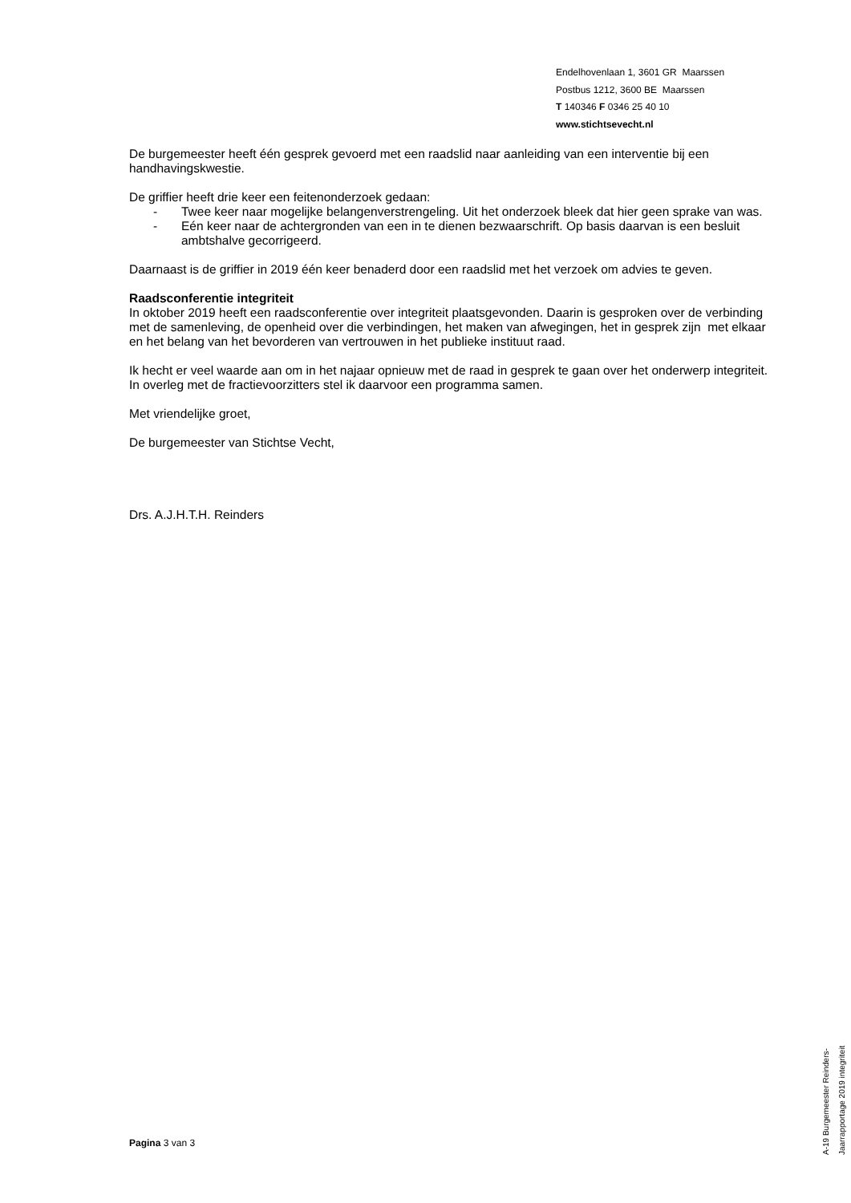Endelhovenlaan 1, 3601 GR Maarssen
Postbus 1212, 3600 BE Maarssen
T 140346 F 0346 25 40 10
www.stichtsevecht.nl
De burgemeester heeft één gesprek gevoerd met een raadslid naar aanleiding van een interventie bij een handhavingskwestie.
De griffier heeft drie keer een feitenonderzoek gedaan:
- Twee keer naar mogelijke belangenverstrengeling. Uit het onderzoek bleek dat hier geen sprake van was.
- Eén keer naar de achtergronden van een in te dienen bezwaarschrift. Op basis daarvan is een besluit ambtshalve gecorrigeerd.
Daarnaast is de griffier in 2019 één keer benaderd door een raadslid met het verzoek om advies te geven.
Raadsconferentie integriteit
In oktober 2019 heeft een raadsconferentie over integriteit plaatsgevonden. Daarin is gesproken over de verbinding met de samenleving, de openheid over die verbindingen, het maken van afwegingen, het in gesprek zijn met elkaar en het belang van het bevorderen van vertrouwen in het publieke instituut raad.
Ik hecht er veel waarde aan om in het najaar opnieuw met de raad in gesprek te gaan over het onderwerp integriteit. In overleg met de fractievoorzitters stel ik daarvoor een programma samen.
Met vriendelijke groet,
De burgemeester van Stichtse Vecht,
Drs. A.J.H.T.H. Reinders
Pagina 3 van 3
A-19 Burgemeester Reinders- Jaarrapportage 2019 integriteit